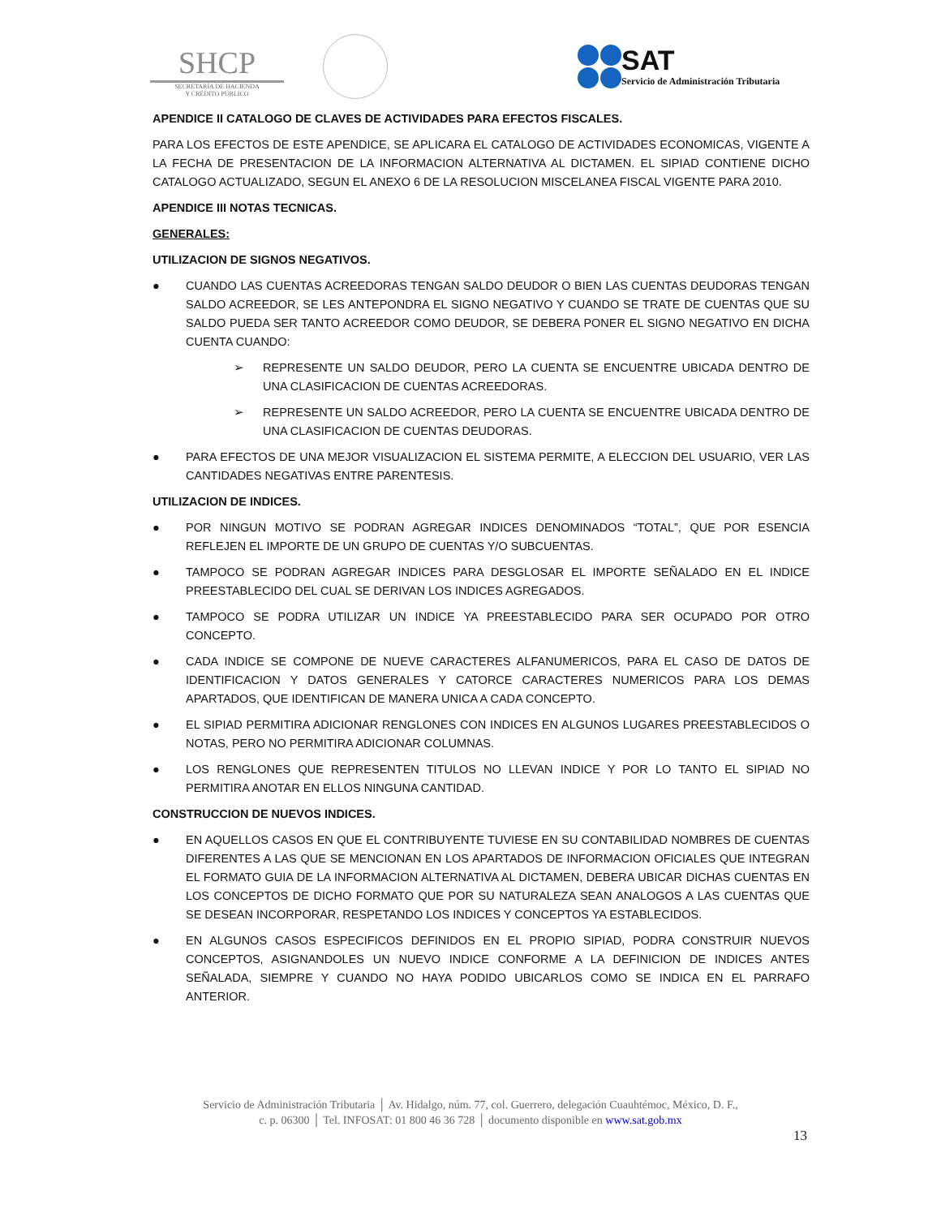SHCP
SECRETARÍA DE HACIENDA
Y CRÉDITO PÚBLICO
SAT
Servicio de Administración Tributaria
APENDICE II CATALOGO DE CLAVES DE ACTIVIDADES PARA EFECTOS FISCALES.
PARA LOS EFECTOS DE ESTE APENDICE, SE APLICARA EL CATALOGO DE ACTIVIDADES ECONOMICAS, VIGENTE A LA FECHA DE PRESENTACION DE LA INFORMACION ALTERNATIVA AL DICTAMEN. EL SIPIAD CONTIENE DICHO CATALOGO ACTUALIZADO, SEGUN EL ANEXO 6 DE LA RESOLUCION MISCELANEA FISCAL VIGENTE PARA 2010.
APENDICE III NOTAS TECNICAS.
GENERALES:
UTILIZACION DE SIGNOS NEGATIVOS.
● CUANDO LAS CUENTAS ACREEDORAS TENGAN SALDO DEUDOR O BIEN LAS CUENTAS DEUDORAS TENGAN SALDO ACREEDOR, SE LES ANTEPONDRA EL SIGNO NEGATIVO Y CUANDO SE TRATE DE CUENTAS QUE SU SALDO PUEDA SER TANTO ACREEDOR COMO DEUDOR, SE DEBERA PONER EL SIGNO NEGATIVO EN DICHA CUENTA CUANDO:
➢ REPRESENTE UN SALDO DEUDOR, PERO LA CUENTA SE ENCUENTRE UBICADA DENTRO DE UNA CLASIFICACION DE CUENTAS ACREEDORAS.
➢ REPRESENTE UN SALDO ACREEDOR, PERO LA CUENTA SE ENCUENTRE UBICADA DENTRO DE UNA CLASIFICACION DE CUENTAS DEUDORAS.
● PARA EFECTOS DE UNA MEJOR VISUALIZACION EL SISTEMA PERMITE, A ELECCION DEL USUARIO, VER LAS CANTIDADES NEGATIVAS ENTRE PARENTESIS.
UTILIZACION DE INDICES.
● POR NINGUN MOTIVO SE PODRAN AGREGAR INDICES DENOMINADOS “TOTAL”, QUE POR ESENCIA REFLEJEN EL IMPORTE DE UN GRUPO DE CUENTAS Y/O SUBCUENTAS.
● TAMPOCO SE PODRAN AGREGAR INDICES PARA DESGLOSAR EL IMPORTE SEÑALADO EN EL INDICE PREESTABLECIDO DEL CUAL SE DERIVAN LOS INDICES AGREGADOS.
● TAMPOCO SE PODRA UTILIZAR UN INDICE YA PREESTABLECIDO PARA SER OCUPADO POR OTRO CONCEPTO.
● CADA INDICE SE COMPONE DE NUEVE CARACTERES ALFANUMERICOS, PARA EL CASO DE DATOS DE IDENTIFICACION Y DATOS GENERALES Y CATORCE CARACTERES NUMERICOS PARA LOS DEMAS APARTADOS, QUE IDENTIFICAN DE MANERA UNICA A CADA CONCEPTO.
● EL SIPIAD PERMITIRA ADICIONAR RENGLONES CON INDICES EN ALGUNOS LUGARES PREESTABLECIDOS O NOTAS, PERO NO PERMITIRA ADICIONAR COLUMNAS.
● LOS RENGLONES QUE REPRESENTEN TITULOS NO LLEVAN INDICE Y POR LO TANTO EL SIPIAD NO PERMITIRA ANOTAR EN ELLOS NINGUNA CANTIDAD.
CONSTRUCCION DE NUEVOS INDICES.
● EN AQUELLOS CASOS EN QUE EL CONTRIBUYENTE TUVIESE EN SU CONTABILIDAD NOMBRES DE CUENTAS DIFERENTES A LAS QUE SE MENCIONAN EN LOS APARTADOS DE INFORMACION OFICIALES QUE INTEGRAN EL FORMATO GUIA DE LA INFORMACION ALTERNATIVA AL DICTAMEN, DEBERA UBICAR DICHAS CUENTAS EN LOS CONCEPTOS DE DICHO FORMATO QUE POR SU NATURALEZA SEAN ANALOGOS A LAS CUENTAS QUE SE DESEAN INCORPORAR, RESPETANDO LOS INDICES Y CONCEPTOS YA ESTABLECIDOS.
● EN ALGUNOS CASOS ESPECIFICOS DEFINIDOS EN EL PROPIO SIPIAD, PODRA CONSTRUIR NUEVOS CONCEPTOS, ASIGNANDOLES UN NUEVO INDICE CONFORME A LA DEFINICION DE INDICES ANTES SEÑALADA, SIEMPRE Y CUANDO NO HAYA PODIDO UBICARLOS COMO SE INDICA EN EL PARRAFO ANTERIOR.
Servicio de Administración Tributaria │ Av. Hidalgo, núm. 77, col. Guerrero, delegación Cuauhtémoc, México, D. F.,
c. p. 06300 │ Tel. INFOSAT: 01 800 46 36 728 │ documento disponible en www.sat.gob.mx
13